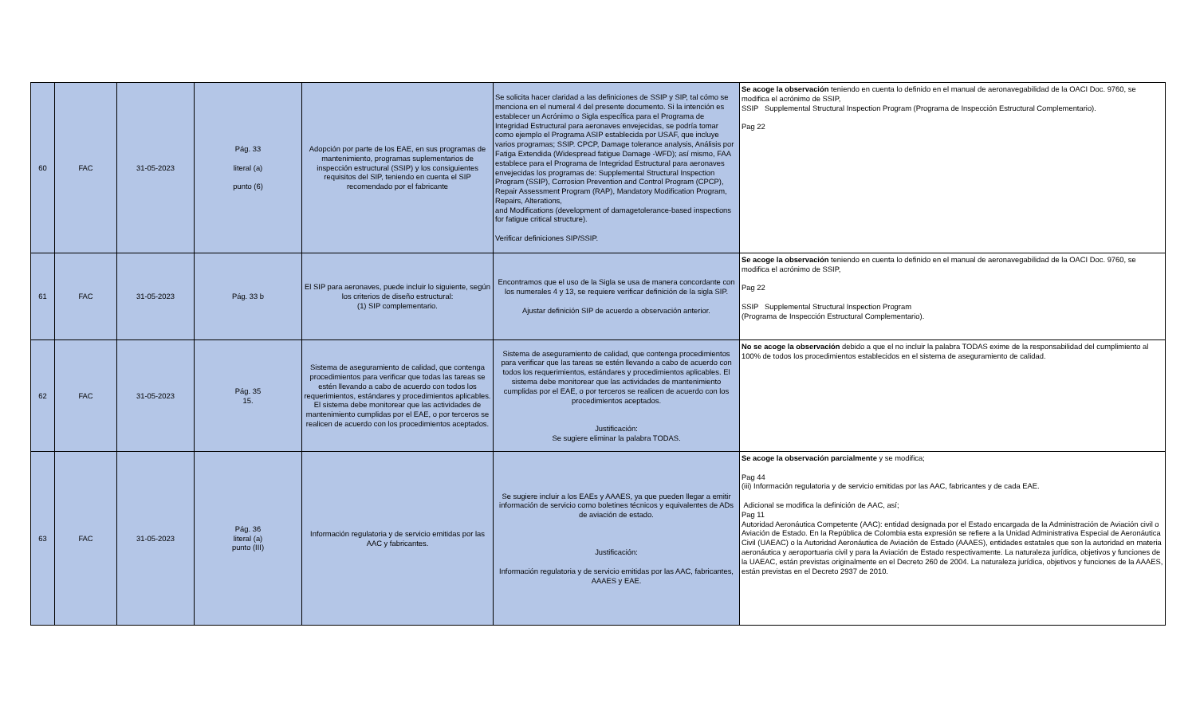| 60 | FAC | 31-05-2023 | Pág. 33 literal (a) punto (6) | Adopción por parte de los EAE, en sus programas de mantenimiento, programas suplementarios de inspección estructural (SSIP) y los consiguientes requisitos del SIP, teniendo en cuenta el SIP recomendado por el fabricante | Se solicita hacer claridad a las definiciones de SSIP y SIP, tal cómo se menciona en el numeral 4 del presente documento. Si la intención es establecer un Acrónimo o Sigla específica para el Programa de Integridad Estructural para aeronaves envejecidas, se podría tomar como ejemplo el Programa ASIP establecida por USAF, que incluye varios programas; SSIP. CPCP, Damage tolerance analysis, Análisis por Fatiga Extendida (Widespread fatigue Damage -WFD); así mismo, FAA establece para el Programa de Integridad Estructural para aeronaves envejecidas los programas de: Supplemental Structural Inspection Program (SSIP), Corrosion Prevention and Control Program (CPCP), Repair Assessment Program (RAP), Mandatory Modification Program, Repairs, Alterations, and Modifications (development of damagetolerance-based inspections for fatigue critical structure). Verificar definiciones SIP/SSIP. | Se acoge la observación teniendo en cuenta lo definido en el manual de aeronavegabilidad de la OACI Doc. 9760, se modifica el acrónimo de SSIP, SSIP Supplemental Structural Inspection Program (Programa de Inspección Estructural Complementario). Pag 22 |
| 61 | FAC | 31-05-2023 | Pág. 33 b | El SIP para aeronaves, puede incluir lo siguiente, según los criterios de diseño estructural: (1) SIP complementario. | Encontramos que el uso de la Sigla se usa de manera concordante con los numerales 4 y 13, se requiere verificar definición de la sigla SIP. Ajustar definición SIP de acuerdo a observación anterior. | Se acoge la observación teniendo en cuenta lo definido en el manual de aeronavegabilidad de la OACI Doc. 9760, se modifica el acrónimo de SSIP, Pag 22 SSIP Supplemental Structural Inspection Program (Programa de Inspección Estructural Complementario). |
| 62 | FAC | 31-05-2023 | Pág. 35 15. | Sistema de aseguramiento de calidad, que contenga procedimientos para verificar que todas las tareas se estén llevando a cabo de acuerdo con todos los requerimientos, estándares y procedimientos aplicables. El sistema debe monitorear que las actividades de mantenimiento cumplidas por el EAE, o por terceros se realicen de acuerdo con los procedimientos aceptados. | Sistema de aseguramiento de calidad, que contenga procedimientos para verificar que las tareas se estén llevando a cabo de acuerdo con todos los requerimientos, estándares y procedimientos aplicables. El sistema debe monitorear que las actividades de mantenimiento cumplidas por el EAE, o por terceros se realicen de acuerdo con los procedimientos aceptados. Justificación: Se sugiere eliminar la palabra TODAS. | No se acoge la observación debido a que el no incluir la palabra TODAS exime de la responsabilidad del cumplimiento al 100% de todos los procedimientos establecidos en el sistema de aseguramiento de calidad. |
| 63 | FAC | 31-05-2023 | Pág. 36 literal (a) punto (III) | Información regulatoria y de servicio emitidas por las AAC y fabricantes. | Se sugiere incluir a los EAEs y AAAES, ya que pueden llegar a emitir información de servicio como boletines técnicos y equivalentes de ADs de aviación de estado. Justificación: Información regulatoria y de servicio emitidas por las AAC, fabricantes, AAAES y EAE. | Se acoge la observación parcialmente y se modifica; Pag 44 (iii) Información regulatoria y de servicio emitidas por las AAC, fabricantes y de cada EAE. Adicional se modifica la definición de AAC, así; Pag 11 Autoridad Aeronáutica Competente (AAC): entidad designada por el Estado encargada de la Administración de Aviación civil o Aviación de Estado. En la República de Colombia esta expresión se refiere a la Unidad Administrativa Especial de Aeronáutica Civil (UAEAC) o la Autoridad Aeronáutica de Aviación de Estado (AAAES), entidades estatales que son la autoridad en materia aeronáutica y aeroportuaria civil y para la Aviación de Estado respectivamente. La naturaleza jurídica, objetivos y funciones de la UAEAC, están previstas originalmente en el Decreto 260 de 2004. La naturaleza jurídica, objetivos y funciones de la AAAES, están previstas en el Decreto 2937 de 2010. |